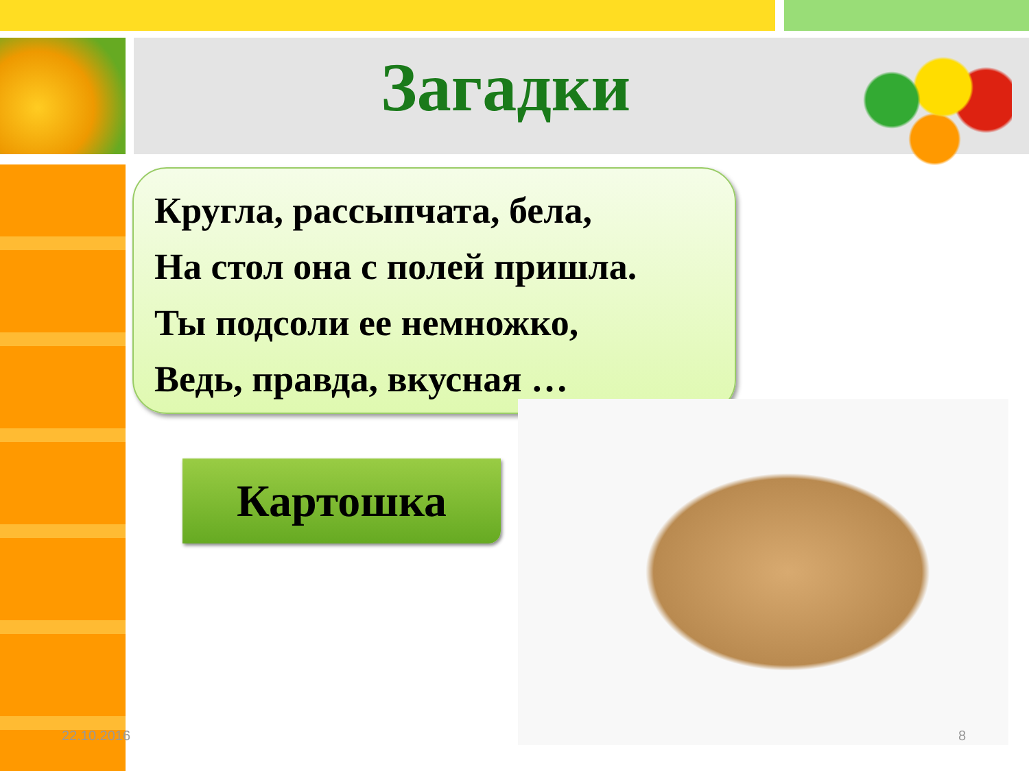Загадки
Кругла, рассыпчата, бела,
На стол она с полей пришла.
Ты подсоли ее немножко,
Ведь, правда, вкусная …
Картошка
22.10.2016 8